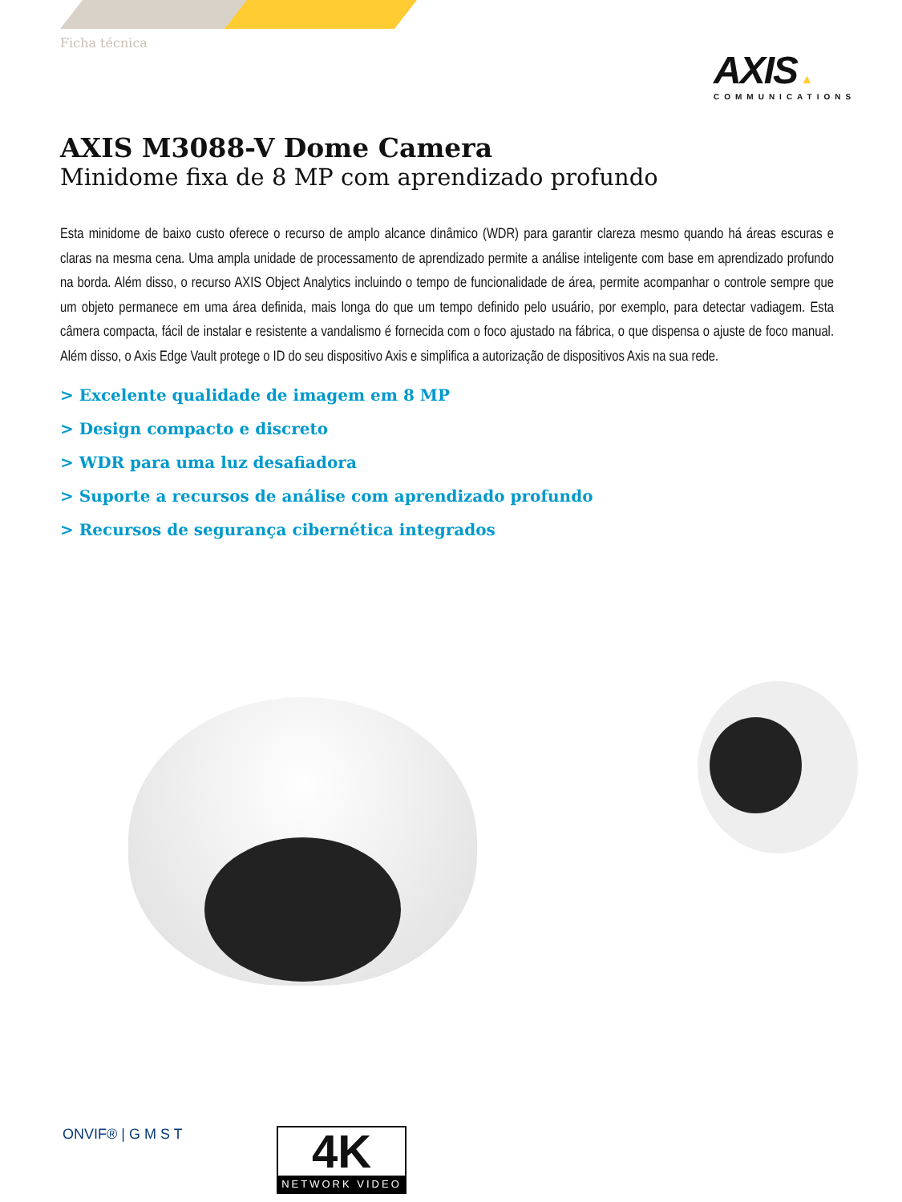Ficha técnica
AXIS ▲
COMMUNICATIONS
AXIS M3088-V Dome Camera
Minidome fixa de 8 MP com aprendizado profundo
Esta minidome de baixo custo oferece o recurso de amplo alcance dinâmico (WDR) para garantir clareza mesmo quando há áreas escuras e claras na mesma cena. Uma ampla unidade de processamento de aprendizado permite a análise inteligente com base em aprendizado profundo na borda. Além disso, o recurso AXIS Object Analytics incluindo o tempo de funcionalidade de área, permite acompanhar o controle sempre que um objeto permanece em uma área definida, mais longa do que um tempo definido pelo usuário, por exemplo, para detectar vadiagem. Esta câmera compacta, fácil de instalar e resistente a vandalismo é fornecida com o foco ajustado na fábrica, o que dispensa o ajuste de foco manual. Além disso, o Axis Edge Vault protege o ID do seu dispositivo Axis e simplifica a autorização de dispositivos Axis na sua rede.
> Excelente qualidade de imagem em 8 MP
> Design compacto e discreto
> WDR para uma luz desafiadora
> Suporte a recursos de análise com aprendizado profundo
> Recursos de segurança cibernética integrados
ONVIF® | G M S T
4K
NETWORK VIDEO